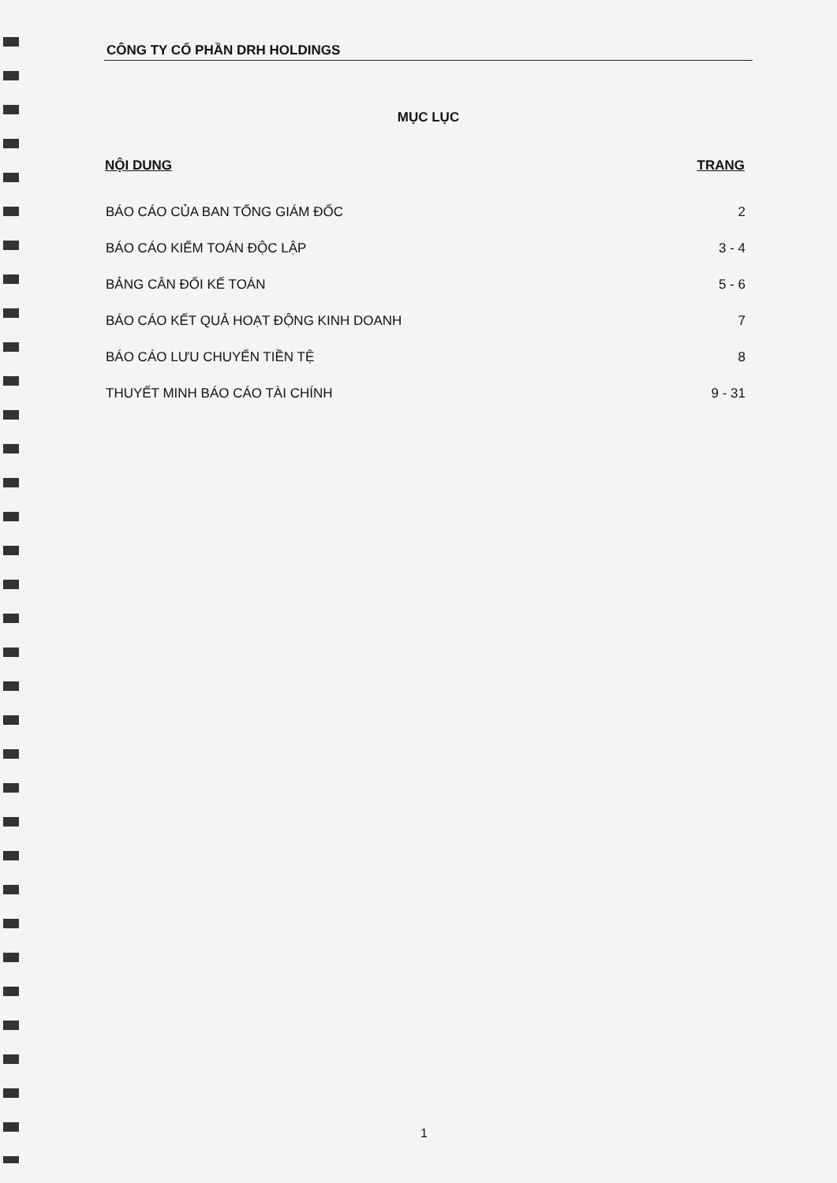CÔNG TY CỔ PHẦN DRH HOLDINGS
MỤC LỤC
| NỘI DUNG | TRANG |
| --- | --- |
| BÁO CÁO CỦA BAN TỔNG GIÁM ĐỐC | 2 |
| BÁO CÁO KIỂM TOÁN ĐỘC LẬP | 3 - 4 |
| BẢNG CÂN ĐỐI KẾ TOÁN | 5 - 6 |
| BÁO CÁO KẾT QUẢ HOẠT ĐỘNG KINH DOANH | 7 |
| BÁO CÁO LƯU CHUYỂN TIỀN TỆ | 8 |
| THUYẾT MINH BÁO CÁO TÀI CHÍNH | 9 - 31 |
1